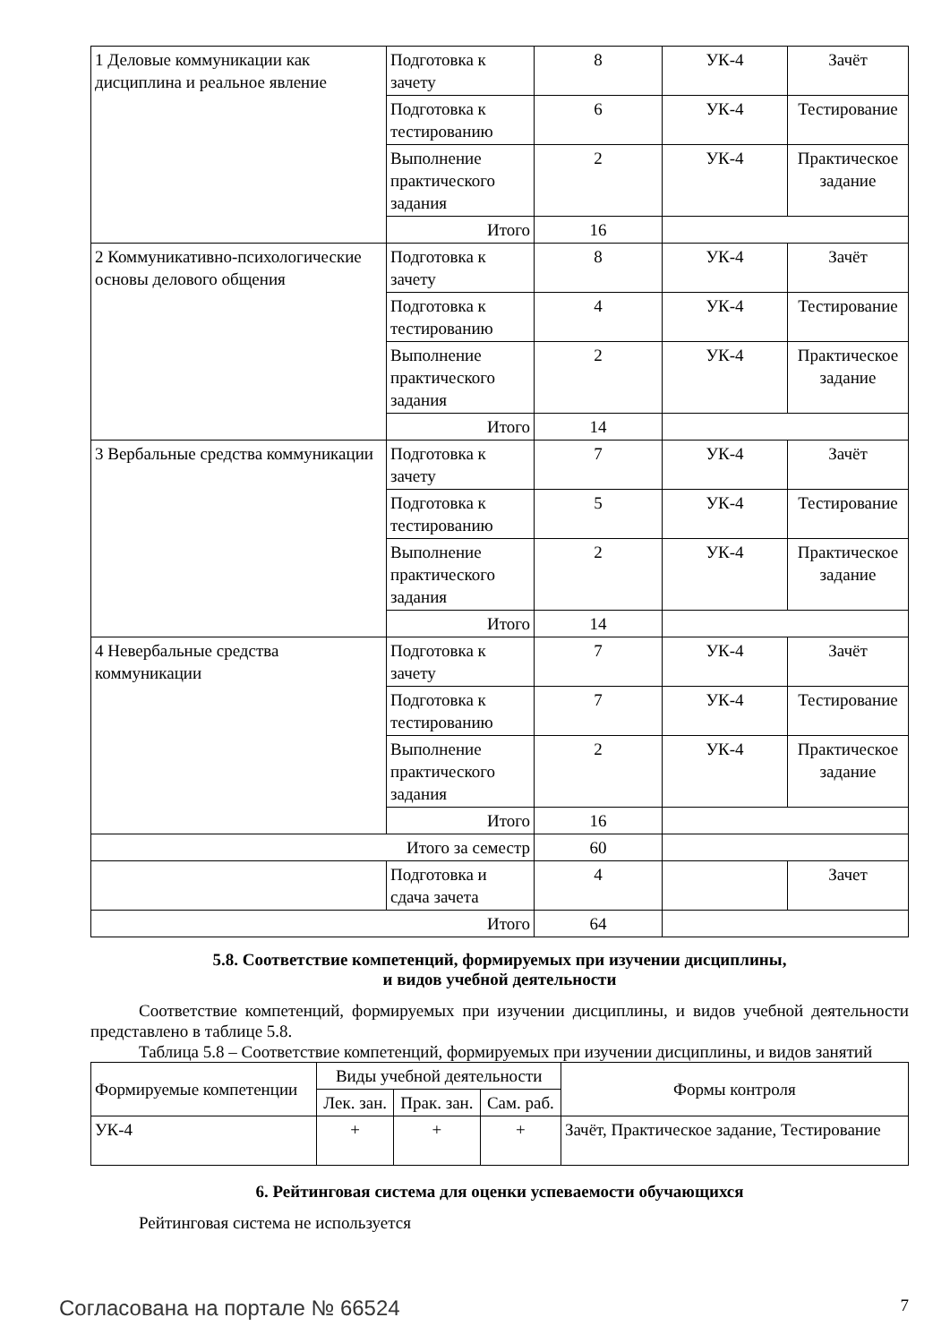| 1 Деловые коммуникации как дисциплина и реальное явление | Подготовка к зачету | 8 | УК-4 | Зачёт |
| | Подготовка к тестированию | 6 | УК-4 | Тестирование |
| | Выполнение практического задания | 2 | УК-4 | Практическое задание |
| | Итого | 16 | | |
| 2 Коммуникативно-психологические основы делового общения | Подготовка к зачету | 8 | УК-4 | Зачёт |
| | Подготовка к тестированию | 4 | УК-4 | Тестирование |
| | Выполнение практического задания | 2 | УК-4 | Практическое задание |
| | Итого | 14 | | |
| 3 Вербальные средства коммуникации | Подготовка к зачету | 7 | УК-4 | Зачёт |
| | Подготовка к тестированию | 5 | УК-4 | Тестирование |
| | Выполнение практического задания | 2 | УК-4 | Практическое задание |
| | Итого | 14 | | |
| 4 Невербальные средства коммуникации | Подготовка к зачету | 7 | УК-4 | Зачёт |
| | Подготовка к тестированию | 7 | УК-4 | Тестирование |
| | Выполнение практического задания | 2 | УК-4 | Практическое задание |
| | Итого | 16 | | |
| Итого за семестр | | 60 | | |
| | Подготовка и сдача зачета | 4 | | Зачет |
| Итого | | 64 | | |
5.8. Соответствие компетенций, формируемых при изучении дисциплины,
и видов учебной деятельности
Соответствие компетенций, формируемых при изучении дисциплины, и видов учебной деятельности представлено в таблице 5.8.
Таблица 5.8 – Соответствие компетенций, формируемых при изучении дисциплины, и видов занятий
| Формируемые компетенции | Виды учебной деятельности | | | Формы контроля |
| --- | --- | --- | --- | --- |
| | Лек. зан. | Прак. зан. | Сам. раб. | |
| УК-4 | + | + | + | Зачёт, Практическое задание, Тестирование |
6. Рейтинговая система для оценки успеваемости обучающихся
Рейтинговая система не используется
Согласована на портале № 66524 7